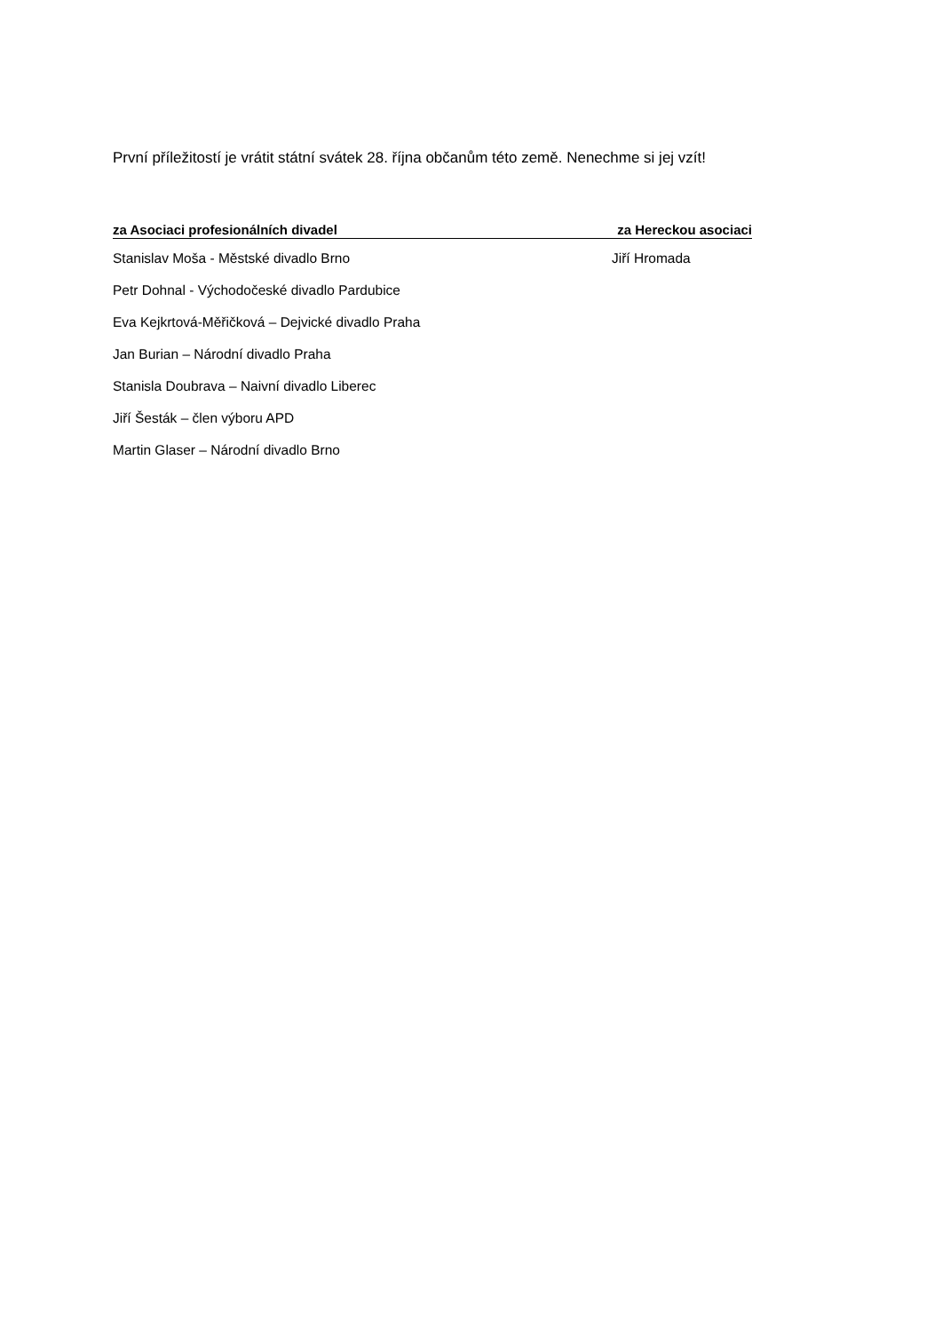První příležitostí je vrátit státní svátek 28. října občanům této země. Nenechme si jej vzít!
za Asociaci profesionálních divadel za Hereckou asociaci
Stanislav Moša - Městské divadlo Brno Jiří Hromada
Petr Dohnal - Východočeské divadlo Pardubice
Eva Kejkrtová-Měřičková – Dejvické divadlo Praha
Jan Burian – Národní divadlo Praha
Stanisla Doubrava – Naivní divadlo Liberec
Jiří Šesták – člen výboru APD
Martin Glaser – Národní divadlo Brno